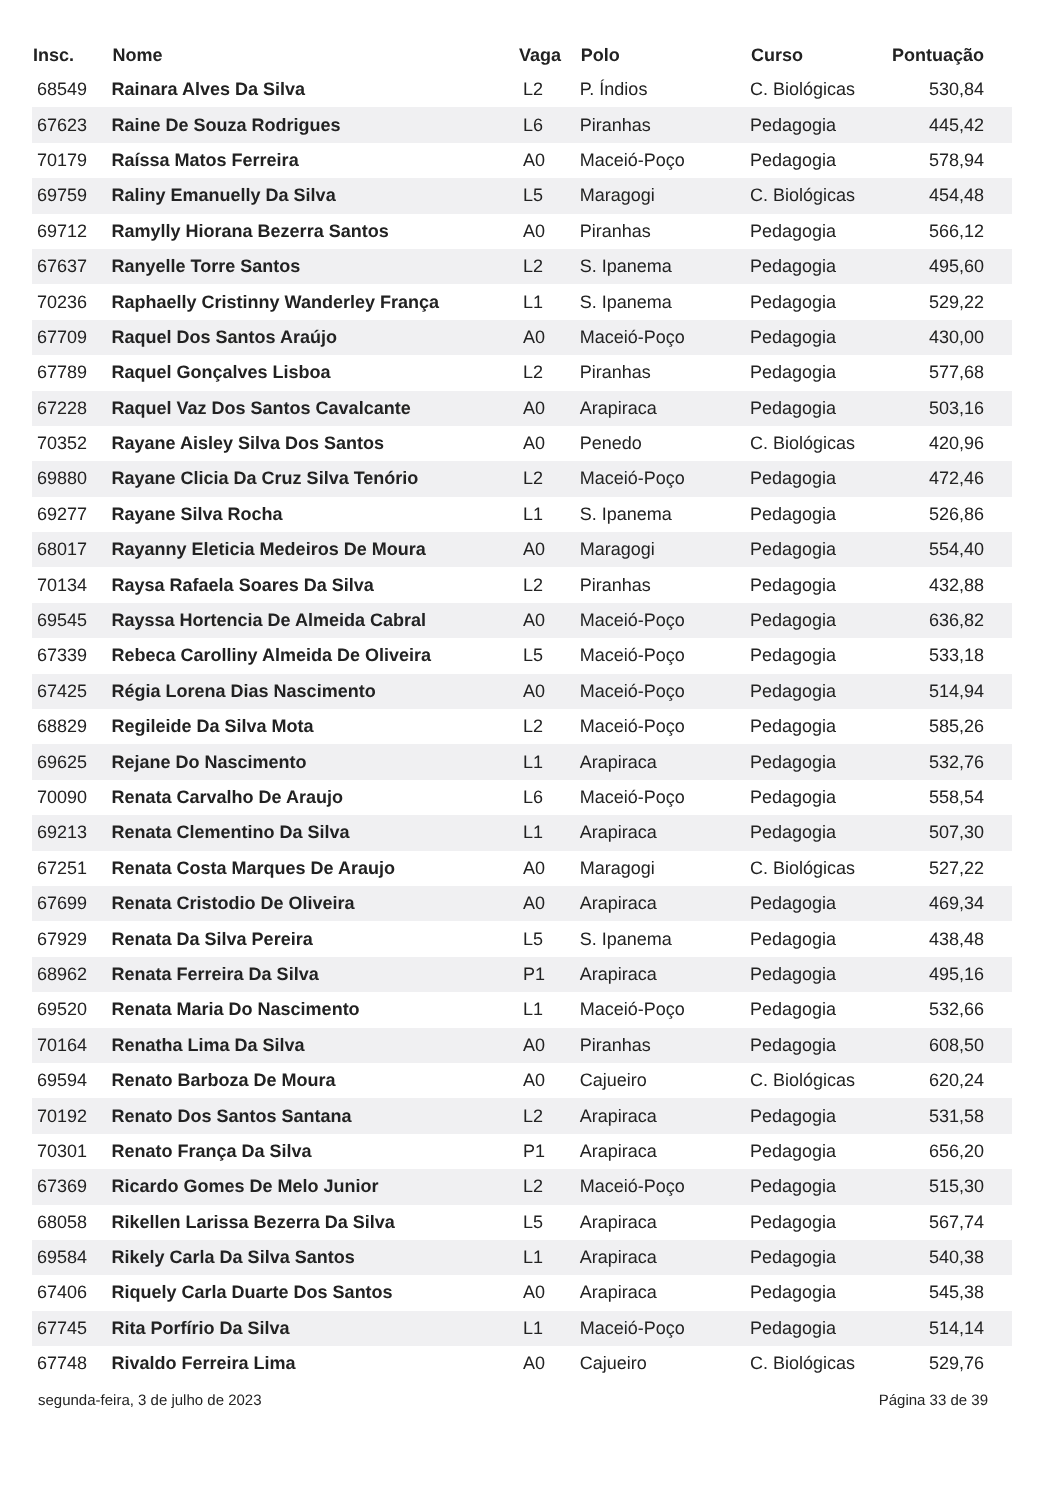| Insc. | Nome | Vaga | Polo | Curso | Pontuação |
| --- | --- | --- | --- | --- | --- |
| 68549 | Rainara Alves Da Silva | L2 | P. Índios | C. Biológicas | 530,84 |
| 67623 | Raine De Souza Rodrigues | L6 | Piranhas | Pedagogia | 445,42 |
| 70179 | Raíssa Matos Ferreira | A0 | Maceió-Poço | Pedagogia | 578,94 |
| 69759 | Raliny Emanuelly Da Silva | L5 | Maragogi | C. Biológicas | 454,48 |
| 69712 | Ramylly Hiorana Bezerra Santos | A0 | Piranhas | Pedagogia | 566,12 |
| 67637 | Ranyelle Torre Santos | L2 | S. Ipanema | Pedagogia | 495,60 |
| 70236 | Raphaelly Cristinny Wanderley França | L1 | S. Ipanema | Pedagogia | 529,22 |
| 67709 | Raquel Dos Santos Araújo | A0 | Maceió-Poço | Pedagogia | 430,00 |
| 67789 | Raquel Gonçalves Lisboa | L2 | Piranhas | Pedagogia | 577,68 |
| 67228 | Raquel Vaz Dos Santos Cavalcante | A0 | Arapiraca | Pedagogia | 503,16 |
| 70352 | Rayane Aisley Silva Dos Santos | A0 | Penedo | C. Biológicas | 420,96 |
| 69880 | Rayane Clicia Da Cruz Silva Tenório | L2 | Maceió-Poço | Pedagogia | 472,46 |
| 69277 | Rayane Silva Rocha | L1 | S. Ipanema | Pedagogia | 526,86 |
| 68017 | Rayanny Eleticia Medeiros De Moura | A0 | Maragogi | Pedagogia | 554,40 |
| 70134 | Raysa Rafaela Soares Da Silva | L2 | Piranhas | Pedagogia | 432,88 |
| 69545 | Rayssa Hortencia De Almeida Cabral | A0 | Maceió-Poço | Pedagogia | 636,82 |
| 67339 | Rebeca Carolliny Almeida De Oliveira | L5 | Maceió-Poço | Pedagogia | 533,18 |
| 67425 | Régia Lorena Dias Nascimento | A0 | Maceió-Poço | Pedagogia | 514,94 |
| 68829 | Regileide Da Silva Mota | L2 | Maceió-Poço | Pedagogia | 585,26 |
| 69625 | Rejane Do Nascimento | L1 | Arapiraca | Pedagogia | 532,76 |
| 70090 | Renata Carvalho De Araujo | L6 | Maceió-Poço | Pedagogia | 558,54 |
| 69213 | Renata Clementino Da Silva | L1 | Arapiraca | Pedagogia | 507,30 |
| 67251 | Renata Costa Marques De Araujo | A0 | Maragogi | C. Biológicas | 527,22 |
| 67699 | Renata Cristodio De Oliveira | A0 | Arapiraca | Pedagogia | 469,34 |
| 67929 | Renata Da Silva Pereira | L5 | S. Ipanema | Pedagogia | 438,48 |
| 68962 | Renata Ferreira Da Silva | P1 | Arapiraca | Pedagogia | 495,16 |
| 69520 | Renata Maria Do Nascimento | L1 | Maceió-Poço | Pedagogia | 532,66 |
| 70164 | Renatha Lima Da Silva | A0 | Piranhas | Pedagogia | 608,50 |
| 69594 | Renato Barboza De Moura | A0 | Cajueiro | C. Biológicas | 620,24 |
| 70192 | Renato Dos Santos Santana | L2 | Arapiraca | Pedagogia | 531,58 |
| 70301 | Renato França Da Silva | P1 | Arapiraca | Pedagogia | 656,20 |
| 67369 | Ricardo Gomes De Melo Junior | L2 | Maceió-Poço | Pedagogia | 515,30 |
| 68058 | Rikellen Larissa Bezerra Da Silva | L5 | Arapiraca | Pedagogia | 567,74 |
| 69584 | Rikely Carla Da Silva Santos | L1 | Arapiraca | Pedagogia | 540,38 |
| 67406 | Riquely Carla Duarte Dos Santos | A0 | Arapiraca | Pedagogia | 545,38 |
| 67745 | Rita Porfírio Da Silva | L1 | Maceió-Poço | Pedagogia | 514,14 |
| 67748 | Rivaldo Ferreira Lima | A0 | Cajueiro | C. Biológicas | 529,76 |
segunda-feira, 3 de julho de 2023 Página 33 de 39